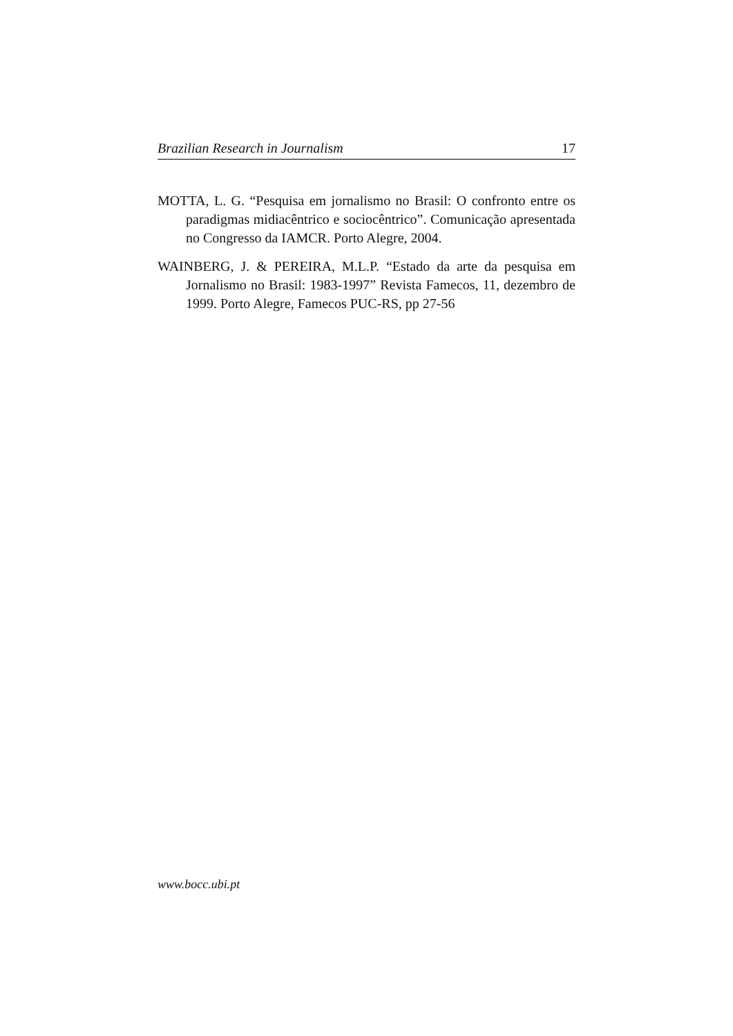Brazilian Research in Journalism 17
MOTTA, L. G. “Pesquisa em jornalismo no Brasil: O confronto entre os paradigmas midiacêntrico e sociocêntrico”. Comunicação apresentada no Congresso da IAMCR. Porto Alegre, 2004.
WAINBERG, J. & PEREIRA, M.L.P. “Estado da arte da pesquisa em Jornalismo no Brasil: 1983-1997” Revista Famecos, 11, dezembro de 1999. Porto Alegre, Famecos PUC-RS, pp 27-56
www.bocc.ubi.pt